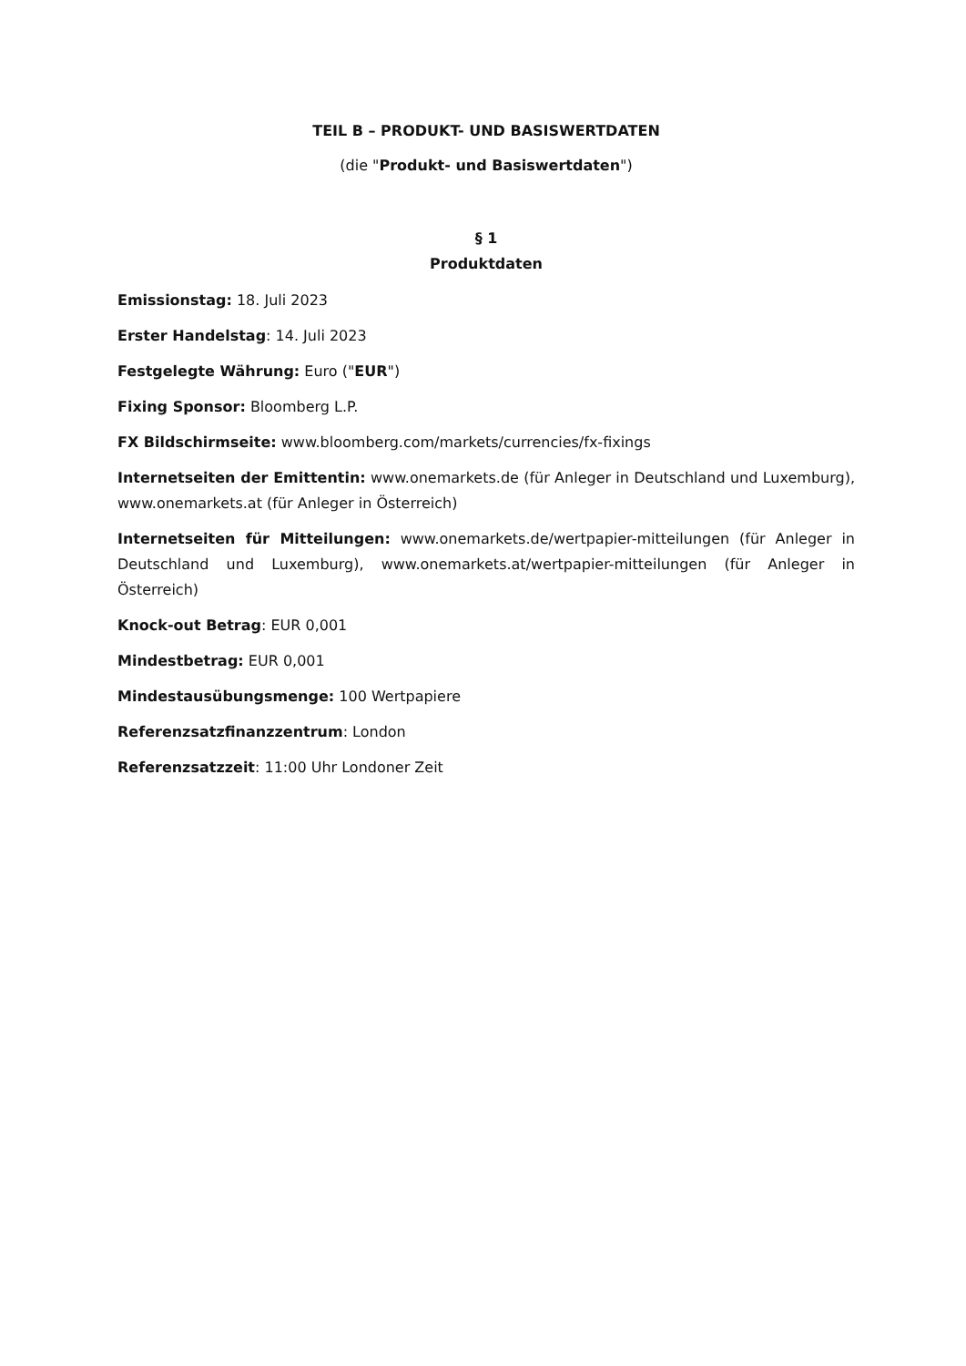TEIL B – PRODUKT- UND BASISWERTDATEN
(die "Produkt- und Basiswertdaten")
§ 1
Produktdaten
Emissionstag: 18. Juli 2023
Erster Handelstag: 14. Juli 2023
Festgelegte Währung: Euro ("EUR")
Fixing Sponsor: Bloomberg L.P.
FX Bildschirmseite: www.bloomberg.com/markets/currencies/fx-fixings
Internetseiten der Emittentin: www.onemarkets.de (für Anleger in Deutschland und Luxemburg), www.onemarkets.at (für Anleger in Österreich)
Internetseiten für Mitteilungen: www.onemarkets.de/wertpapier-mitteilungen (für Anleger in Deutschland und Luxemburg), www.onemarkets.at/wertpapier-mitteilungen (für Anleger in Österreich)
Knock-out Betrag: EUR 0,001
Mindestbetrag: EUR 0,001
Mindestausübungsmenge: 100 Wertpapiere
Referenzsatzfinanzzentrum: London
Referenzsatzzeit: 11:00 Uhr Londoner Zeit